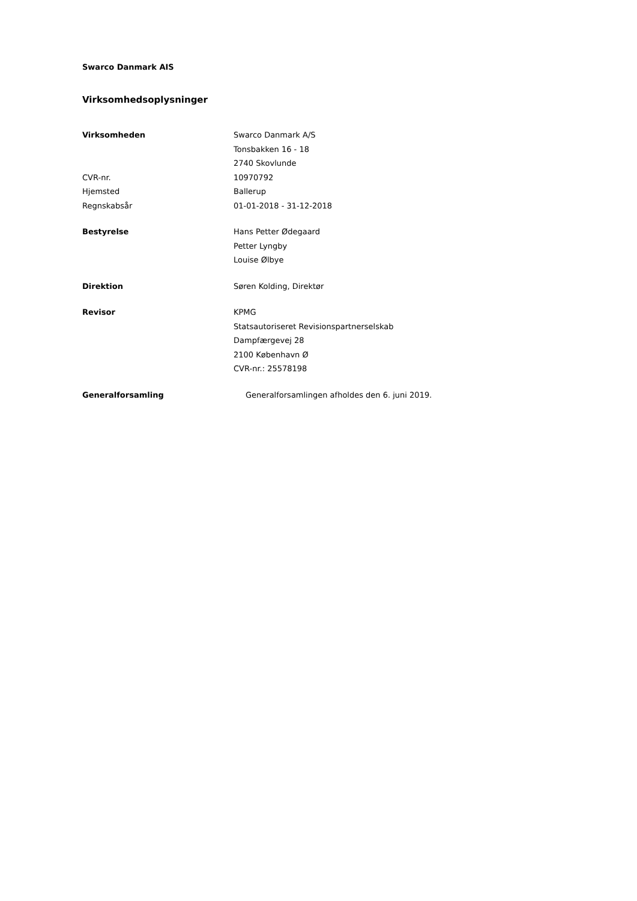Swarco Danmark AIS
Virksomhedsoplysninger
| Virksomheden | Swarco Danmark A/S |
| | Tonsbakken 16 - 18 |
| | 2740 Skovlunde |
| CVR-nr. | 10970792 |
| Hjemsted | Ballerup |
| Regnskabsår | 01-01-2018 - 31-12-2018 |
| Bestyrelse | Hans Petter Ødegaard |
| | Petter Lyngby |
| | Louise Ølbye |
| Direktion | Søren Kolding, Direktør |
| Revisor | KPMG |
| | Statsautoriseret Revisionspartnerselskab |
| | Dampfærgevej 28 |
| | 2100 København Ø |
| | CVR-nr.: 25578198 |
| Generalforsamling | Generalforsamlingen afholdes den 6. juni 2019. |